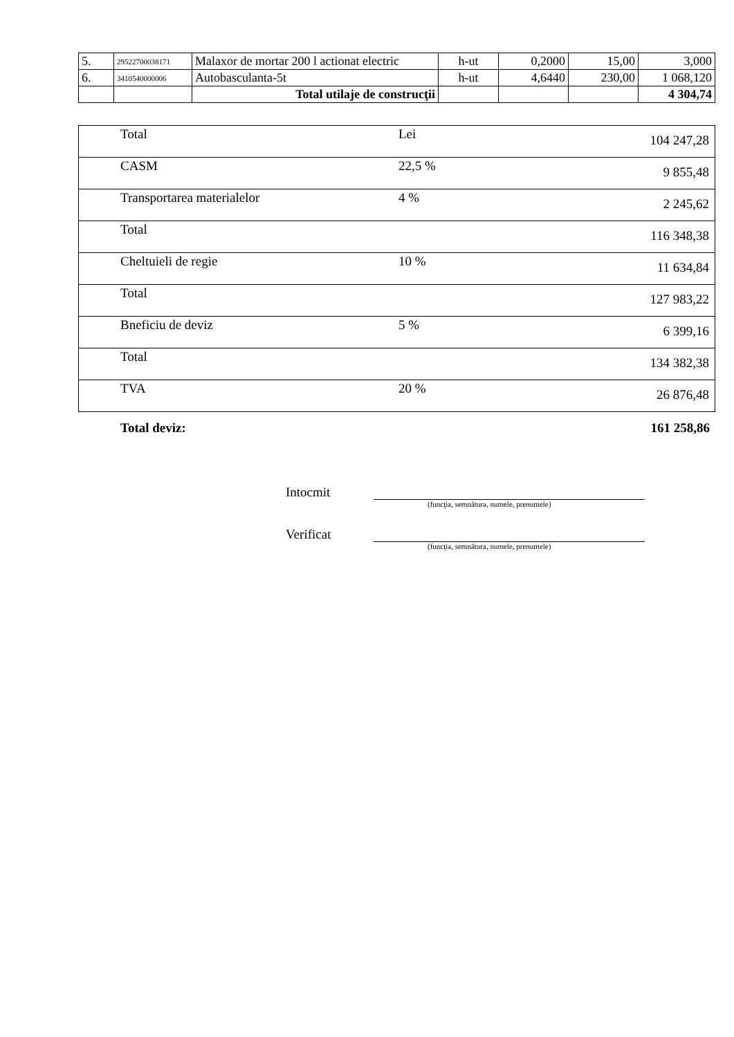| 5. | 29522700038171 | Malaxor de mortar 200 l actionat electric | h-ut | 0,2000 | 15,00 | 3,000 |
| 6. | 3410540000006 | Autobasculanta-5t | h-ut | 4,6440 | 230,00 | 1 068,120 |
| | | Total utilaje de construcţii | | | | 4 304,74 |
| Total | Lei | 104 247,28 |
| CASM | 22,5 % | 9 855,48 |
| Transportarea materialelor | 4 % | 2 245,62 |
| Total | | 116 348,38 |
| Cheltuieli de regie | 10 % | 11 634,84 |
| Total | | 127 983,22 |
| Bneficiu de deviz | 5 % | 6 399,16 |
| Total | | 134 382,38 |
| TVA | 20 % | 26 876,48 |
Total deviz: 161 258,86
Intocmit
(funcţia, semnătura, numele, prenumele)
Verificat
(funcţia, semnătura, numele, prenumele)